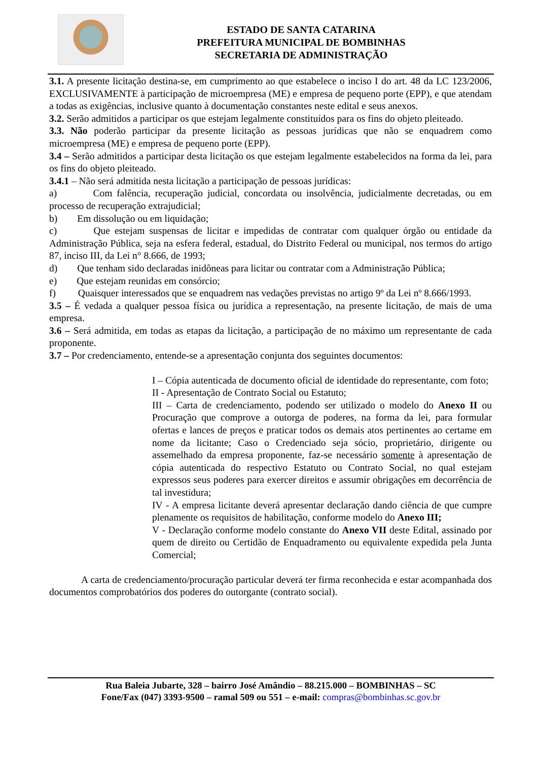ESTADO DE SANTA CATARINA
PREFEITURA MUNICIPAL DE BOMBINHAS
SECRETARIA DE ADMINISTRAÇÃO
3.1. A presente licitação destina-se, em cumprimento ao que estabelece o inciso I do art. 48 da LC 123/2006, EXCLUSIVAMENTE à participação de microempresa (ME) e empresa de pequeno porte (EPP), e que atendam a todas as exigências, inclusive quanto à documentação constantes neste edital e seus anexos.
3.2. Serão admitidos a participar os que estejam legalmente constituídos para os fins do objeto pleiteado.
3.3. Não poderão participar da presente licitação as pessoas jurídicas que não se enquadrem como microempresa (ME) e empresa de pequeno porte (EPP).
3.4 – Serão admitidos a participar desta licitação os que estejam legalmente estabelecidos na forma da lei, para os fins do objeto pleiteado.
3.4.1 – Não será admitida nesta licitação a participação de pessoas jurídicas:
a) Com falência, recuperação judicial, concordata ou insolvência, judicialmente decretadas, ou em processo de recuperação extrajudicial;
b) Em dissolução ou em liquidação;
c) Que estejam suspensas de licitar e impedidas de contratar com qualquer órgão ou entidade da Administração Pública, seja na esfera federal, estadual, do Distrito Federal ou municipal, nos termos do artigo 87, inciso III, da Lei n° 8.666, de 1993;
d) Que tenham sido declaradas inidôneas para licitar ou contratar com a Administração Pública;
e) Que estejam reunidas em consórcio;
f) Quaisquer interessados que se enquadrem nas vedações previstas no artigo 9º da Lei nº 8.666/1993.
3.5 – É vedada a qualquer pessoa física ou jurídica a representação, na presente licitação, de mais de uma empresa.
3.6 – Será admitida, em todas as etapas da licitação, a participação de no máximo um representante de cada proponente.
3.7 – Por credenciamento, entende-se a apresentação conjunta dos seguintes documentos:
I – Cópia autenticada de documento oficial de identidade do representante, com foto;
II - Apresentação de Contrato Social ou Estatuto;
III – Carta de credenciamento, podendo ser utilizado o modelo do Anexo II ou Procuração que comprove a outorga de poderes, na forma da lei, para formular ofertas e lances de preços e praticar todos os demais atos pertinentes ao certame em nome da licitante; Caso o Credenciado seja sócio, proprietário, dirigente ou assemelhado da empresa proponente, faz-se necessário somente à apresentação de cópia autenticada do respectivo Estatuto ou Contrato Social, no qual estejam expressos seus poderes para exercer direitos e assumir obrigações em decorrência de tal investidura;
IV - A empresa licitante deverá apresentar declaração dando ciência de que cumpre plenamente os requisitos de habilitação, conforme modelo do Anexo III;
V - Declaração conforme modelo constante do Anexo VII deste Edital, assinado por quem de direito ou Certidão de Enquadramento ou equivalente expedida pela Junta Comercial;
A carta de credenciamento/procuração particular deverá ter firma reconhecida e estar acompanhada dos documentos comprobatórios dos poderes do outorgante (contrato social).
Rua Baleia Jubarte, 328 – bairro José Amândio – 88.215.000 – BOMBINHAS – SC
Fone/Fax (047) 3393-9500 – ramal 509 ou 551 – e-mail: compras@bombinhas.sc.gov.br